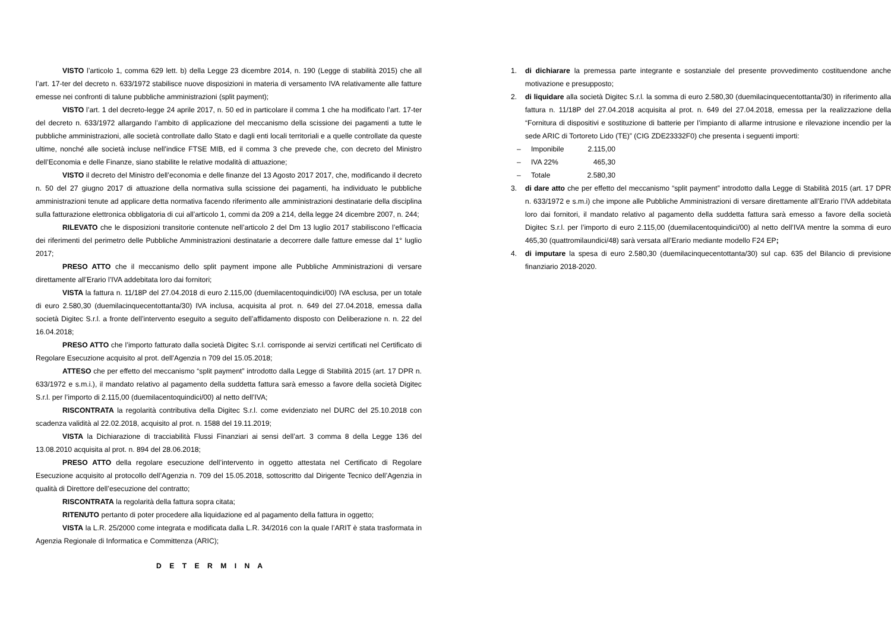VISTO l’articolo 1, comma 629 lett. b) della Legge 23 dicembre 2014, n. 190 (Legge di stabilità 2015) che all l’art. 17-ter del decreto n. 633/1972 stabilisce nuove disposizioni in materia di versamento IVA relativamente alle fatture emesse nei confronti di talune pubbliche amministrazioni (split payment);
VISTO l’art. 1 del decreto-legge 24 aprile 2017, n. 50 ed in particolare il comma 1 che ha modificato l’art. 17-ter del decreto n. 633/1972 allargando l’ambito di applicazione del meccanismo della scissione dei pagamenti a tutte le pubbliche amministrazioni, alle società controllate dallo Stato e dagli enti locali territoriali e a quelle controllate da queste ultime, nonché alle società incluse nell’indice FTSE MIB, ed il comma 3 che prevede che, con decreto del Ministro dell’Economia e delle Finanze, siano stabilite le relative modalità di attuazione;
VISTO il decreto del Ministro dell’economia e delle finanze del 13 Agosto 2017 2017, che, modificando il decreto n. 50 del 27 giugno 2017 di attuazione della normativa sulla scissione dei pagamenti, ha individuato le pubbliche amministrazioni tenute ad applicare detta normativa facendo riferimento alle amministrazioni destinatarie della disciplina sulla fatturazione elettronica obbligatoria di cui all’articolo 1, commi da 209 a 214, della legge 24 dicembre 2007, n. 244;
RILEVATO che le disposizioni transitorie contenute nell’articolo 2 del Dm 13 luglio 2017 stabiliscono l’efficacia dei riferimenti del perimetro delle Pubbliche Amministrazioni destinatarie a decorrere dalle fatture emesse dal 1° luglio 2017;
PRESO ATTO che il meccanismo dello split payment impone alle Pubbliche Amministrazioni di versare direttamente all’Erario l’IVA addebitata loro dai fornitori;
VISTA la fattura n. 11/18P del 27.04.2018 di euro 2.115,00 (duemilacentoquindici/00) IVA esclusa, per un totale di euro 2.580,30 (duemilacinquecentottanta/30) IVA inclusa, acquisita al prot. n. 649 del 27.04.2018, emessa dalla società Digitec S.r.l. a fronte dell’intervento eseguito a seguito dell’affidamento disposto con Deliberazione n. n. 22 del 16.04.2018;
PRESO ATTO che l’importo fatturato dalla società Digitec S.r.l. corrisponde ai servizi certificati nel Certificato di Regolare Esecuzione acquisito al prot. dell’Agenzia n 709 del 15.05.2018;
ATTESO che per effetto del meccanismo “split payment” introdotto dalla Legge di Stabilità 2015 (art. 17 DPR n. 633/1972 e s.m.i.), il mandato relativo al pagamento della suddetta fattura sarà emesso a favore della società Digitec S.r.l. per l’importo di 2.115,00 (duemilacentoquindici/00) al netto dell’IVA;
RISCONTRATA la regolarità contributiva della Digitec S.r.l. come evidenziato nel DURC del 25.10.2018 con scadenza validità al 22.02.2018, acquisito al prot. n. 1588 del 19.11.2019;
VISTA la Dichiarazione di tracciabilità Flussi Finanziari ai sensi dell’art. 3 comma 8 della Legge 136 del 13.08.2010 acquisita al prot. n. 894 del 28.06.2018;
PRESO ATTO della regolare esecuzione dell’intervento in oggetto attestata nel Certificato di Regolare Esecuzione acquisito al protocollo dell’Agenzia n. 709 del 15.05.2018, sottoscritto dal Dirigente Tecnico dell’Agenzia in qualità di Direttore dell’esecuzione del contratto;
RISCONTRATA la regolarità della fattura sopra citata;
RITENUTO pertanto di poter procedere alla liquidazione ed al pagamento della fattura in oggetto;
VISTA la L.R. 25/2000 come integrata e modificata dalla L.R. 34/2016 con la quale l’ARIT è stata trasformata in Agenzia Regionale di Informatica e Committenza (ARIC);
D E T E R M I N A
1. di dichiarare la premessa parte integrante e sostanziale del presente provvedimento costituendone anche motivazione e presupposto;
2. di liquidare alla società Digitec S.r.l. la somma di euro 2.580,30 (duemilacinquecentottanta/30) in riferimento alla fattura n. 11/18P del 27.04.2018 acquisita al prot. n. 649 del 27.04.2018, emessa per la realizzazione della “Fornitura di dispositivi e sostituzione di batterie per l’impianto di allarme intrusione e rilevazione incendio per la sede ARIC di Tortoreto Lido (TE)” (CIG ZDE23332F0) che presenta i seguenti importi:
– Imponibile 2.115,00
– IVA 22% 465,30
– Totale 2.580,30
3. di dare atto che per effetto del meccanismo “split payment” introdotto dalla Legge di Stabilità 2015 (art. 17 DPR n. 633/1972 e s.m.i) che impone alle Pubbliche Amministrazioni di versare direttamente all’Erario l’IVA addebitata loro dai fornitori, il mandato relativo al pagamento della suddetta fattura sarà emesso a favore della società Digitec S.r.l. per l’importo di euro 2.115,00 (duemilacentoquindici/00) al netto dell’IVA mentre la somma di euro 465,30 (quattromilaundici/48) sarà versata all’Erario mediante modello F24 EP;
4. di imputare la spesa di euro 2.580,30 (duemilacinquecentottanta/30) sul cap. 635 del Bilancio di previsione finanziario 2018-2020.